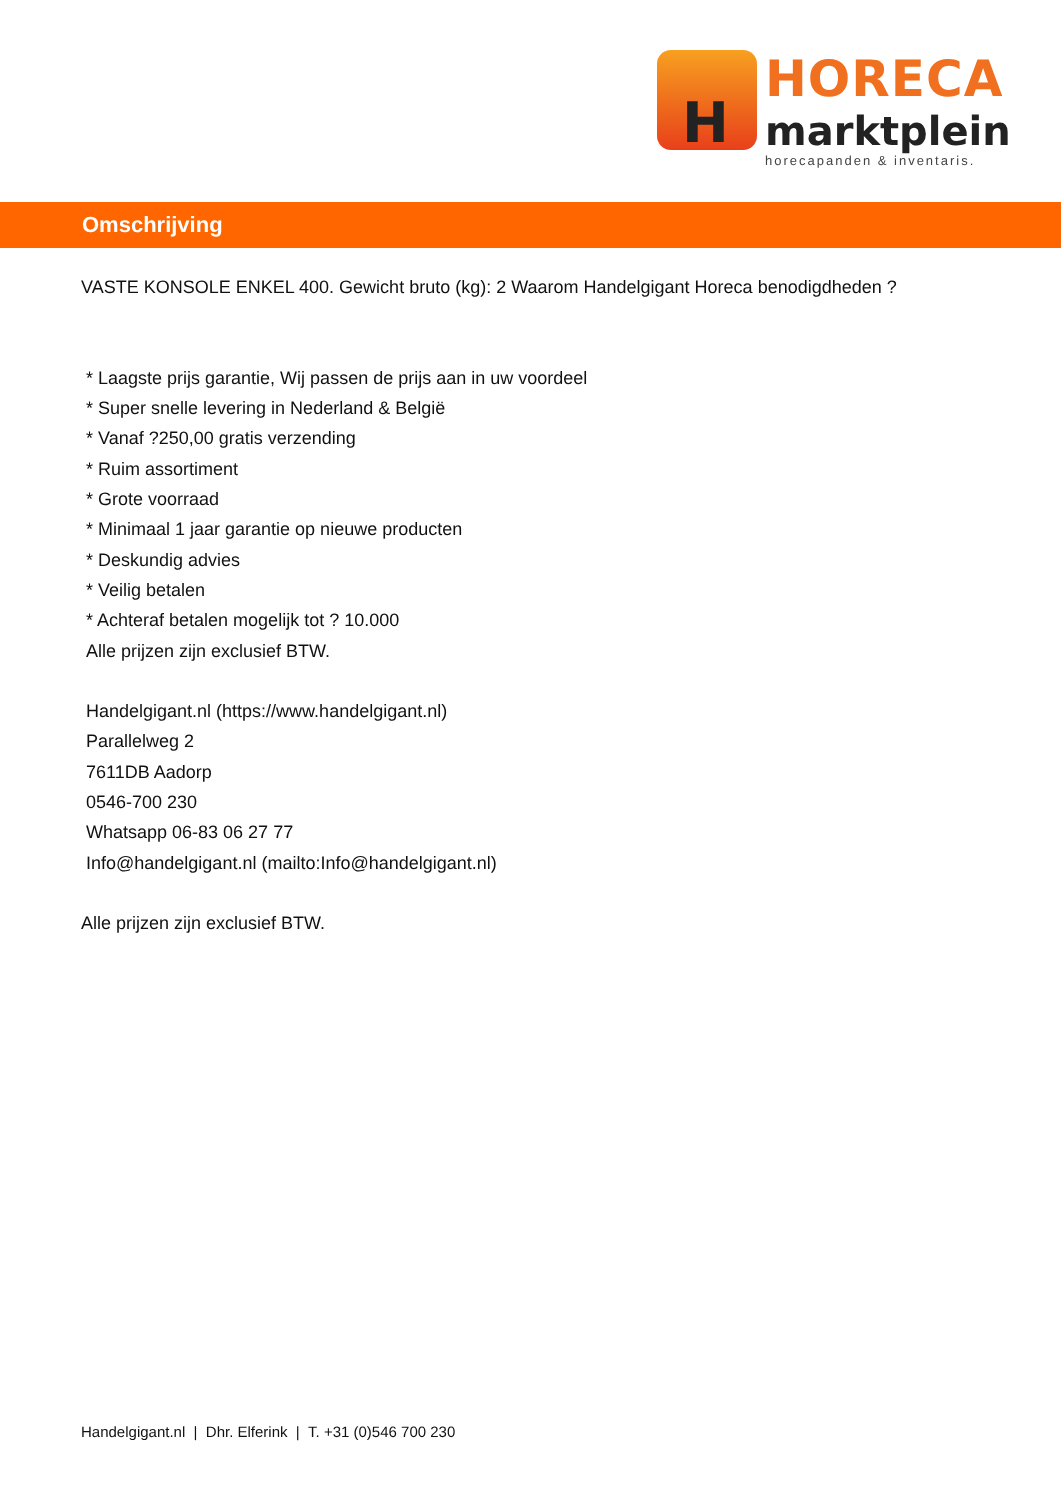H
HORECA
marktplein
horecapanden & inventaris.
Omschrijving
VASTE KONSOLE ENKEL 400. Gewicht bruto (kg): 2 Waarom Handelgigant Horeca benodigdheden ?
* Laagste prijs garantie, Wij passen de prijs aan in uw voordeel
* Super snelle levering in Nederland & België
* Vanaf ?250,00 gratis verzending
* Ruim assortiment
* Grote voorraad
* Minimaal 1 jaar garantie op nieuwe producten
* Deskundig advies
* Veilig betalen
* Achteraf betalen mogelijk tot ? 10.000
Alle prijzen zijn exclusief BTW.
Handelgigant.nl (https://www.handelgigant.nl)
Parallelweg 2
7611DB Aadorp
0546-700 230
Whatsapp 06-83 06 27 77
Info@handelgigant.nl (mailto:Info@handelgigant.nl)
Alle prijzen zijn exclusief BTW.
Handelgigant.nl | Dhr. Elferink | T. +31 (0)546 700 230